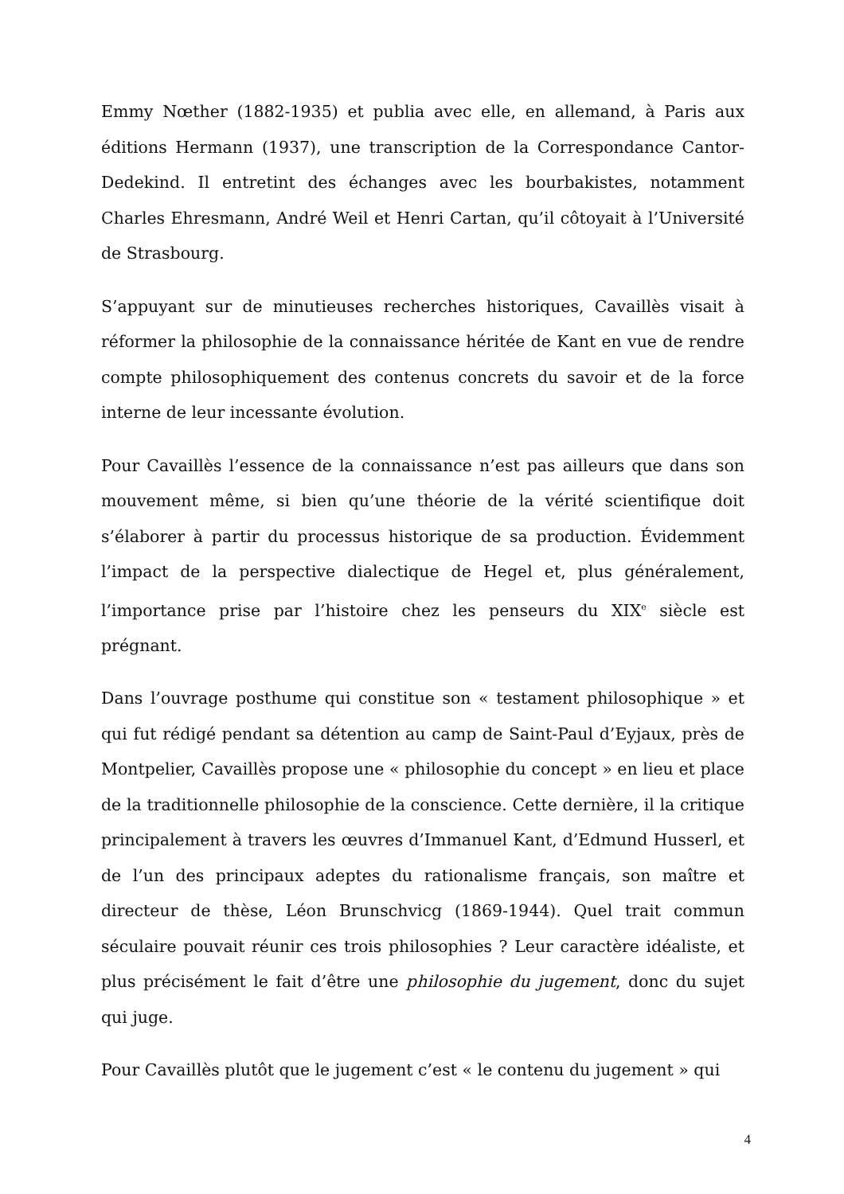Emmy Nœther (1882-1935) et publia avec elle, en allemand, à Paris aux éditions Hermann (1937), une transcription de la Correspondance Cantor-Dedekind. Il entretint des échanges avec les bourbakistes, notamment Charles Ehresmann, André Weil et Henri Cartan, qu’il côtoyait à l’Université de Strasbourg.
S’appuyant sur de minutieuses recherches historiques, Cavaillès visait à réformer la philosophie de la connaissance héritée de Kant en vue de rendre compte philosophiquement des contenus concrets du savoir et de la force interne de leur incessante évolution.
Pour Cavaillès l’essence de la connaissance n’est pas ailleurs que dans son mouvement même, si bien qu’une théorie de la vérité scientifique doit s’élaborer à partir du processus historique de sa production. Évidemment l’impact de la perspective dialectique de Hegel et, plus généralement, l’importance prise par l’histoire chez les penseurs du XIX<sup>e</sup> siècle est prégnant.
Dans l’ouvrage posthume qui constitue son « testament philosophique » et qui fut rédigé pendant sa détention au camp de Saint-Paul d’Eyjaux, près de Montpelier, Cavaillès propose une « philosophie du concept » en lieu et place de la traditionnelle philosophie de la conscience. Cette dernière, il la critique principalement à travers les œuvres d’Immanuel Kant, d’Edmund Husserl, et de l’un des principaux adeptes du rationalisme français, son maître et directeur de thèse, Léon Brunschvicg (1869-1944). Quel trait commun séculaire pouvait réunir ces trois philosophies ? Leur caractère idéaliste, et plus précisément le fait d’être une philosophie du jugement, donc du sujet qui juge.
Pour Cavaillès plutôt que le jugement c’est « le contenu du jugement » qui
4